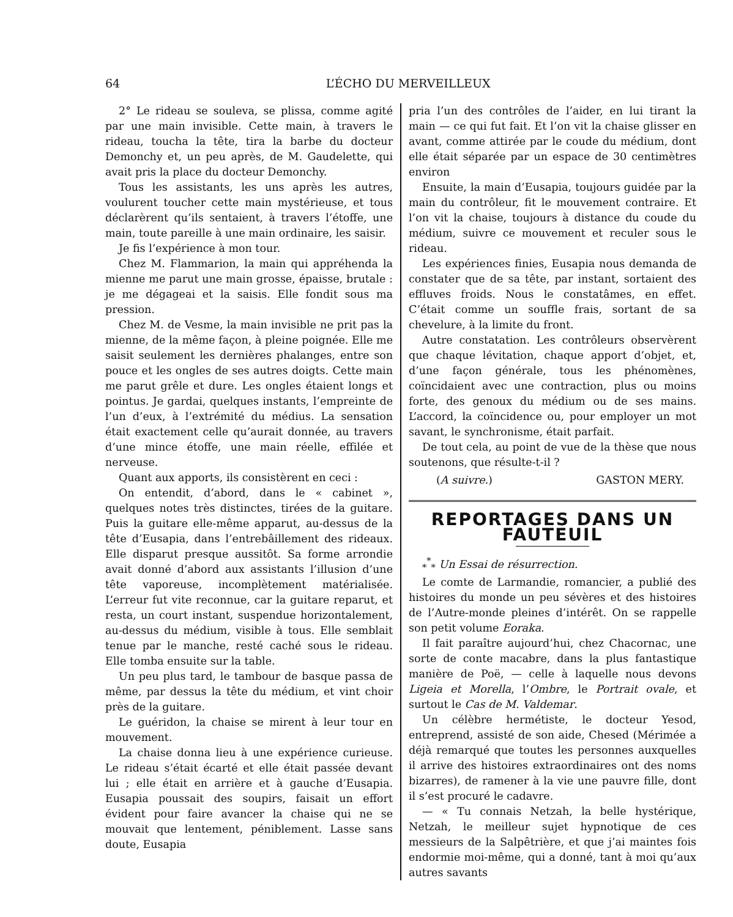64 L’ÉCHO DU MERVEILLEUX
2° Le rideau se souleva, se plissa, comme agité par une main invisible. Cette main, à travers le rideau, toucha la tête, tira la barbe du docteur Demonchy et, un peu après, de M. Gaudelette, qui avait pris la place du docteur Demonchy.
Tous les assistants, les uns après les autres, voulurent toucher cette main mystérieuse, et tous déclarèrent qu’ils sentaient, à travers l’étoffe, une main, toute pareille à une main ordinaire, les saisir.
Je fis l’expérience à mon tour.
Chez M. Flammarion, la main qui appréhenda la mienne me parut une main grosse, épaisse, brutale : je me dégageai et la saisis. Elle fondit sous ma pression.
Chez M. de Vesme, la main invisible ne prit pas la mienne, de la même façon, à pleine poignée. Elle me saisit seulement les dernières phalanges, entre son pouce et les ongles de ses autres doigts. Cette main me parut grêle et dure. Les ongles étaient longs et pointus. Je gardai, quelques instants, l’empreinte de l’un d’eux, à l’extrémité du médius. La sensation était exactement celle qu’aurait donnée, au travers d’une mince étoffe, une main réelle, effilée et nerveuse.
Quant aux apports, ils consistèrent en ceci :
On entendit, d’abord, dans le « cabinet », quelques notes très distinctes, tirées de la guitare. Puis la guitare elle-même apparut, au-dessus de la tête d’Eusapia, dans l’entrebâillement des rideaux. Elle disparut presque aussitôt. Sa forme arrondie avait donné d’abord aux assistants l’illusion d’une tête vaporeuse, incomplètement matérialisée. L’erreur fut vite reconnue, car la guitare reparut, et resta, un court instant, suspendue horizontalement, au-dessus du médium, visible à tous. Elle semblait tenue par le manche, resté caché sous le rideau. Elle tomba ensuite sur la table.
Un peu plus tard, le tambour de basque passa de même, par dessus la tête du médium, et vint choir près de la guitare.
Le guéridon, la chaise se mirent à leur tour en mouvement.
La chaise donna lieu à une expérience curieuse. Le rideau s’était écarté et elle était passée devant lui ; elle était en arrière et à gauche d’Eusapia. Eusapia poussait des soupirs, faisait un effort évident pour faire avancer la chaise qui ne se mouvait que lentement, péniblement. Lasse sans doute, Eusapia
pria l’un des contrôles de l’aider, en lui tirant la main — ce qui fut fait. Et l’on vit la chaise glisser en avant, comme attirée par le coude du médium, dont elle était séparée par un espace de 30 centimètres environ
Ensuite, la main d’Eusapia, toujours guidée par la main du contrôleur, fit le mouvement contraire. Et l’on vit la chaise, toujours à distance du coude du médium, suivre ce mouvement et reculer sous le rideau.
Les expériences finies, Eusapia nous demanda de constater que de sa tête, par instant, sortaient des effluves froids. Nous le constatâmes, en effet. C’était comme un souffle frais, sortant de sa chevelure, à la limite du front.
Autre constatation. Les contrôleurs observèrent que chaque lévitation, chaque apport d’objet, et, d’une façon générale, tous les phénomènes, coïncidaient avec une contraction, plus ou moins forte, des genoux du médium ou de ses mains. L’accord, la coïncidence ou, pour employer un mot savant, le synchronisme, était parfait.
De tout cela, au point de vue de la thèse que nous soutenons, que résulte-t-il ?
(A suivre.) GASTON MERY.
REPORTAGES DANS UN FAUTEUIL
<sub>*</sub><sup>*</sup><sub>*</sub> Un Essai de résurrection.
Le comte de Larmandie, romancier, a publié des histoires du monde un peu sévères et des histoires de l’Autre-monde pleines d’intérêt. On se rappelle son petit volume Eoraka.
Il fait paraître aujourd’hui, chez Chacornac, une sorte de conte macabre, dans la plus fantastique manière de Poë, — celle à laquelle nous devons Ligeia et Morella, l’Ombre, le Portrait ovale, et surtout le Cas de M. Valdemar.
Un célèbre hermétiste, le docteur Yesod, entreprend, assisté de son aide, Chesed (Mérimée a déjà remarqué que toutes les personnes auxquelles il arrive des histoires extraordinaires ont des noms bizarres), de ramener à la vie une pauvre fille, dont il s’est procuré le cadavre.
— « Tu connais Netzah, la belle hystérique, Netzah, le meilleur sujet hypnotique de ces messieurs de la Salpêtrière, et que j’ai maintes fois endormie moi-même, qui a donné, tant à moi qu’aux autres savants